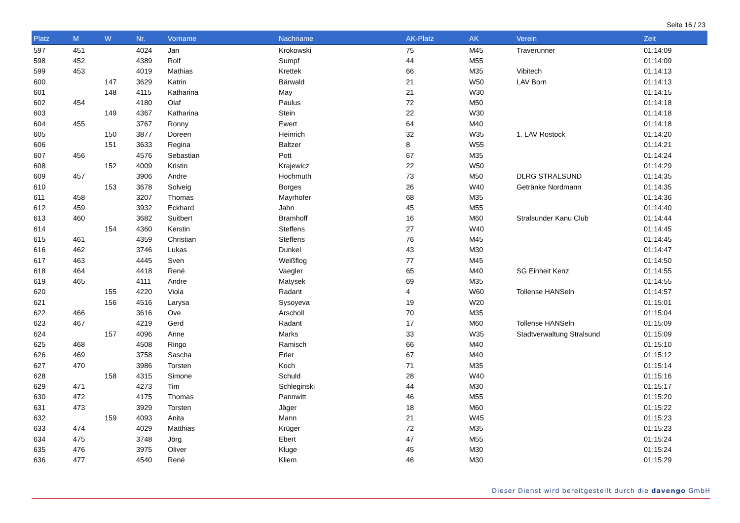Seite 16 / 23
| Platz | M | W | Nr. | Vorname | Nachname | AK-Platz | AK | Verein | Zeit |
| --- | --- | --- | --- | --- | --- | --- | --- | --- | --- |
| 597 | 451 | | 4024 | Jan | Krokowski | 75 | M45 | Traverunner | 01:14:09 |
| 598 | 452 | | 4389 | Rolf | Sumpf | 44 | M55 | | 01:14:09 |
| 599 | 453 | | 4019 | Mathias | Krettek | 66 | M35 | Vibitech | 01:14:13 |
| 600 | | 147 | 3629 | Katrin | Bärwald | 21 | W50 | LAV Born | 01:14:13 |
| 601 | | 148 | 4115 | Katharina | May | 21 | W30 | | 01:14:15 |
| 602 | 454 | | 4180 | Olaf | Paulus | 72 | M50 | | 01:14:18 |
| 603 | | 149 | 4367 | Katharina | Stein | 22 | W30 | | 01:14:18 |
| 604 | 455 | | 3767 | Ronny | Ewert | 64 | M40 | | 01:14:18 |
| 605 | | 150 | 3877 | Doreen | Heinrich | 32 | W35 | 1. LAV Rostock | 01:14:20 |
| 606 | | 151 | 3633 | Regina | Baltzer | 8 | W55 | | 01:14:21 |
| 607 | 456 | | 4576 | Sebastian | Pott | 67 | M35 | | 01:14:24 |
| 608 | | 152 | 4009 | Kristin | Krajewicz | 22 | W50 | | 01:14:29 |
| 609 | 457 | | 3906 | Andre | Hochmuth | 73 | M50 | DLRG STRALSUND | 01:14:35 |
| 610 | | 153 | 3678 | Solveig | Borges | 26 | W40 | Getränke Nordmann | 01:14:35 |
| 611 | 458 | | 3207 | Thomas | Mayrhofer | 68 | M35 | | 01:14:36 |
| 612 | 459 | | 3932 | Eckhard | Jahn | 45 | M55 | | 01:14:40 |
| 613 | 460 | | 3682 | Suitbert | Bramhoff | 16 | M60 | Stralsunder Kanu Club | 01:14:44 |
| 614 | | 154 | 4360 | Kerstin | Steffens | 27 | W40 | | 01:14:45 |
| 615 | 461 | | 4359 | Christian | Steffens | 76 | M45 | | 01:14:45 |
| 616 | 462 | | 3746 | Lukas | Dunkel | 43 | M30 | | 01:14:47 |
| 617 | 463 | | 4445 | Sven | Weißflog | 77 | M45 | | 01:14:50 |
| 618 | 464 | | 4418 | René | Vaegler | 65 | M40 | SG Einheit Kenz | 01:14:55 |
| 619 | 465 | | 4111 | Andre | Matysek | 69 | M35 | | 01:14:55 |
| 620 | | 155 | 4220 | Viola | Radant | 4 | W60 | Tollense HANSeln | 01:14:57 |
| 621 | | 156 | 4516 | Larysa | Sysoyeva | 19 | W20 | | 01:15:01 |
| 622 | 466 | | 3616 | Ove | Arscholl | 70 | M35 | | 01:15:04 |
| 623 | 467 | | 4219 | Gerd | Radant | 17 | M60 | Tollense HANSeln | 01:15:09 |
| 624 | | 157 | 4096 | Anne | Marks | 33 | W35 | Stadtverwaltung Stralsund | 01:15:09 |
| 625 | 468 | | 4508 | Ringo | Ramisch | 66 | M40 | | 01:15:10 |
| 626 | 469 | | 3758 | Sascha | Erler | 67 | M40 | | 01:15:12 |
| 627 | 470 | | 3986 | Torsten | Koch | 71 | M35 | | 01:15:14 |
| 628 | | 158 | 4315 | Simone | Schuld | 28 | W40 | | 01:15:16 |
| 629 | 471 | | 4273 | Tim | Schleginski | 44 | M30 | | 01:15:17 |
| 630 | 472 | | 4175 | Thomas | Pannwitt | 46 | M55 | | 01:15:20 |
| 631 | 473 | | 3929 | Torsten | Jäger | 18 | M60 | | 01:15:22 |
| 632 | | 159 | 4093 | Anita | Mann | 21 | W45 | | 01:15:23 |
| 633 | 474 | | 4029 | Matthias | Krüger | 72 | M35 | | 01:15:23 |
| 634 | 475 | | 3748 | Jörg | Ebert | 47 | M55 | | 01:15:24 |
| 635 | 476 | | 3975 | Oliver | Kluge | 45 | M30 | | 01:15:24 |
| 636 | 477 | | 4540 | René | Kliem | 46 | M30 | | 01:15:29 |
Dieser Dienst wird bereitgestellt durch die davengo GmbH